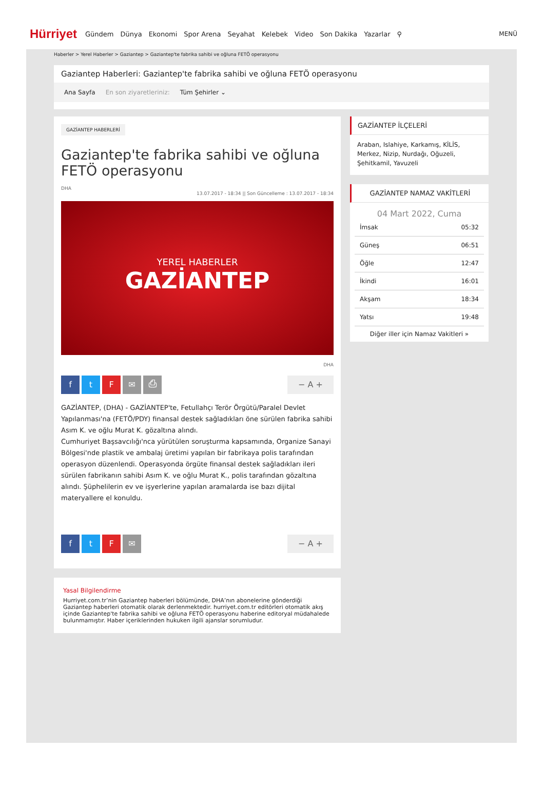Hürriyet Gündem Dünya Ekonomi Spor Arena Seyahat Kelebek Video Son Dakika Yazarlar ⚲ MENÜ
Haberler > Yerel Haberler > Gaziantep > Gaziantep'te fabrika sahibi ve oğluna FETÖ operasyonu
Gaziantep Haberleri: Gaziantep'te fabrika sahibi ve oğluna FETÖ operasyonu
Ana Sayfa En son ziyaretleriniz: Tüm Şehirler ⌄
GAZİANTEP HABERLERİ
Gaziantep'te fabrika sahibi ve oğluna FETÖ operasyonu
DHA
13.07.2017 - 18:34 || Son Güncelleme : 13.07.2017 - 18:34
YEREL HABERLER
GAZİANTEP
DHA
ftF ✉ ⎙ − A +
GAZİANTEP, (DHA) - GAZİANTEP'te, Fetullahçı Terör Örgütü/Paralel Devlet Yapılanması'na (FETÖ/PDY) finansal destek sağladıkları öne sürülen fabrika sahibi Asım K. ve oğlu Murat K. gözaltına alındı.
Cumhuriyet Başsavcılığı'nca yürütülen soruşturma kapsamında, Organize Sanayi Bölgesi'nde plastik ve ambalaj üretimi yapılan bir fabrikaya polis tarafından operasyon düzenlendi. Operasyonda örgüte finansal destek sağladıkları ileri sürülen fabrikanın sahibi Asım K. ve oğlu Murat K., polis tarafından gözaltına alındı. Şüphelilerin ev ve işyerlerine yapılan aramalarda ise bazı dijital materyallere el konuldu.
ftF ✉ − A +
GAZİANTEP İLÇELERİ
Araban, Islahiye, Karkamış, KİLİS, Merkez, Nizip, Nurdağı, Oğuzeli, Şehitkamil, Yavuzeli
GAZİANTEP NAMAZ VAKİTLERİ
04 Mart 2022, Cuma
| İmsak | 05:32 |
| Güneş | 06:51 |
| Öğle | 12:47 |
| İkindi | 16:01 |
| Akşam | 18:34 |
| Yatsı | 19:48 |
Diğer iller için Namaz Vakitleri »
Yasal Bilgilendirme
Hurriyet.com.tr’nin Gaziantep haberleri bölümünde, DHA’nın abonelerine gönderdiği Gaziantep haberleri otomatik olarak derlenmektedir. hurriyet.com.tr editörleri otomatik akış içinde Gaziantep'te fabrika sahibi ve oğluna FETÖ operasyonu haberine editoryal müdahalede bulunmamıştır. Haber içeriklerinden hukuken ilgili ajanslar sorumludur.